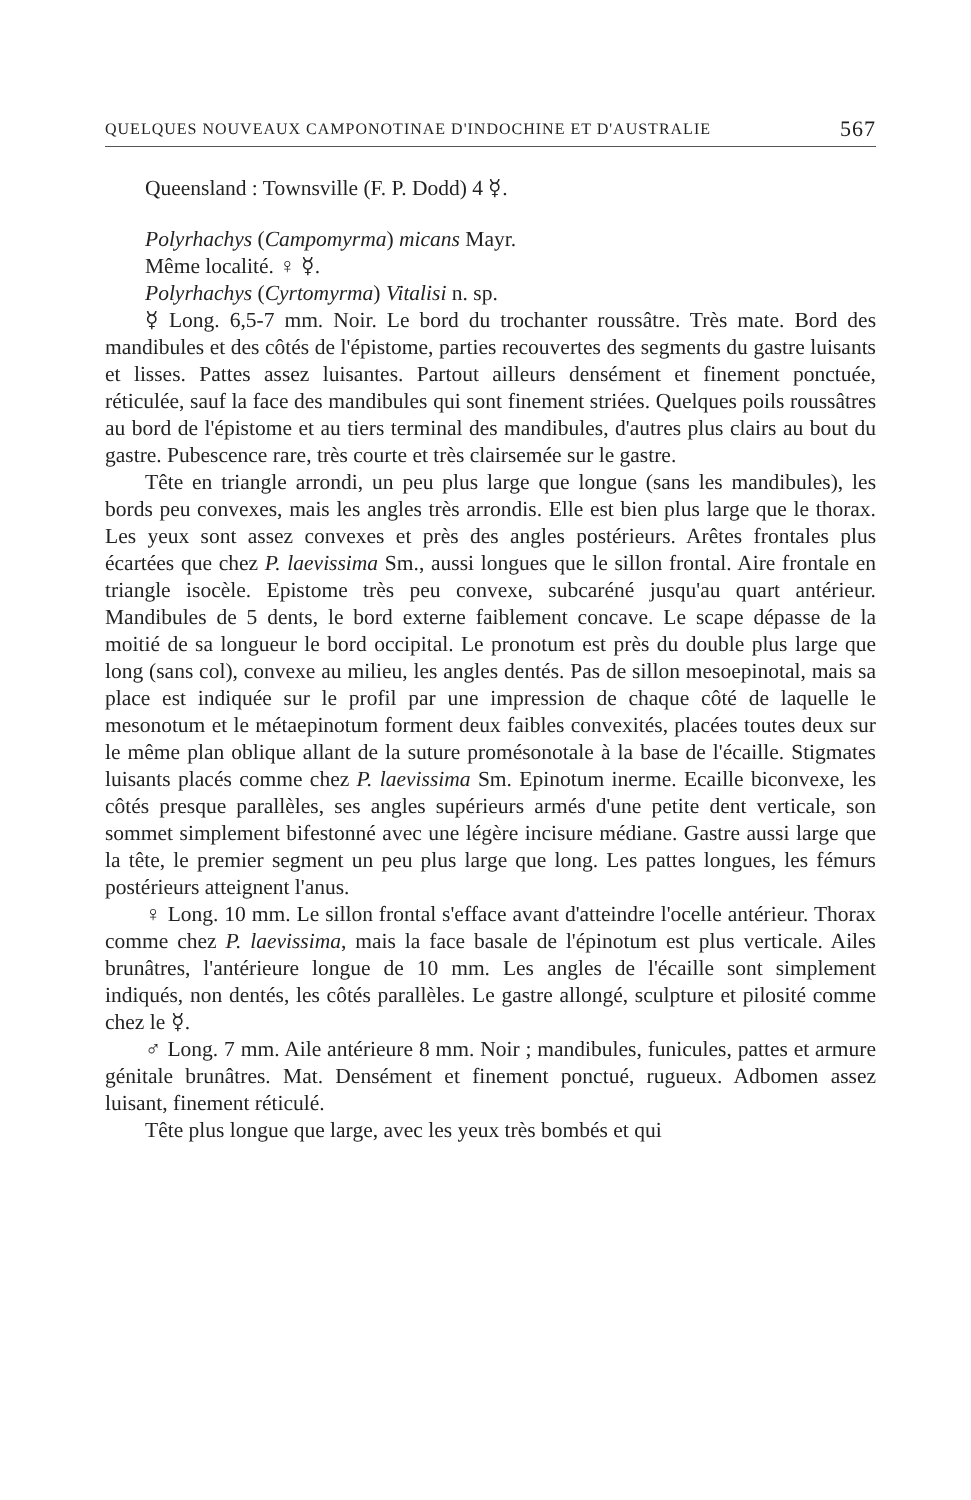QUELQUES NOUVEAUX CAMPONOTINAE D'INDOCHINE ET D'AUSTRALIE 567
Queensland : Townsville (F. P. Dodd) 4 ☿.
Polyrhachys (Campomyrma) micans Mayr.
Même localité. ♀ ☿.
Polyrhachys (Cyrtomyrma) Vitalisi n. sp.
☿ Long. 6,5-7 mm. Noir. Le bord du trochanter roussâtre. Très mate. Bord des mandibules et des côtés de l'épistome, parties recouvertes des segments du gastre luisants et lisses. Pattes assez luisantes. Partout ailleurs densément et finement ponctuée, réticulée, sauf la face des mandibules qui sont finement striées. Quelques poils roussâtres au bord de l'épistome et au tiers terminal des mandibules, d'autres plus clairs au bout du gastre. Pubescence rare, très courte et très clairsemée sur le gastre.
Tête en triangle arrondi, un peu plus large que longue (sans les mandibules), les bords peu convexes, mais les angles très arrondis. Elle est bien plus large que le thorax. Les yeux sont assez convexes et près des angles postérieurs. Arêtes frontales plus écartées que chez P. laevissima Sm., aussi longues que le sillon frontal. Aire frontale en triangle isocèle. Epistome très peu convexe, subcaréné jusqu'au quart antérieur. Mandibules de 5 dents, le bord externe faiblement concave. Le scape dépasse de la moitié de sa longueur le bord occipital. Le pronotum est près du double plus large que long (sans col), convexe au milieu, les angles dentés. Pas de sillon mesoepinotal, mais sa place est indiquée sur le profil par une impression de chaque côté de laquelle le mesonotum et le métaepinotum forment deux faibles convexités, placées toutes deux sur le même plan oblique allant de la suture promésonotale à la base de l'écaille. Stigmates luisants placés comme chez P. laevissima Sm. Epinotum inerme. Ecaille biconvexe, les côtés presque parallèles, ses angles supérieurs armés d'une petite dent verticale, son sommet simplement bifestonné avec une légère incisure médiane. Gastre aussi large que la tête, le premier segment un peu plus large que long. Les pattes longues, les fémurs postérieurs atteignent l'anus.
♀ Long. 10 mm. Le sillon frontal s'efface avant d'atteindre l'ocelle antérieur. Thorax comme chez P. laevissima, mais la face basale de l'épinotum est plus verticale. Ailes brunâtres, l'antérieure longue de 10 mm. Les angles de l'écaille sont simplement indiqués, non dentés, les côtés parallèles. Le gastre allongé, sculpture et pilosité comme chez le ☿.
♂ Long. 7 mm. Aile antérieure 8 mm. Noir ; mandibules, funicules, pattes et armure génitale brunâtres. Mat. Densément et finement ponctué, rugueux. Adbomen assez luisant, finement réticulé.
Tête plus longue que large, avec les yeux très bombés et qui